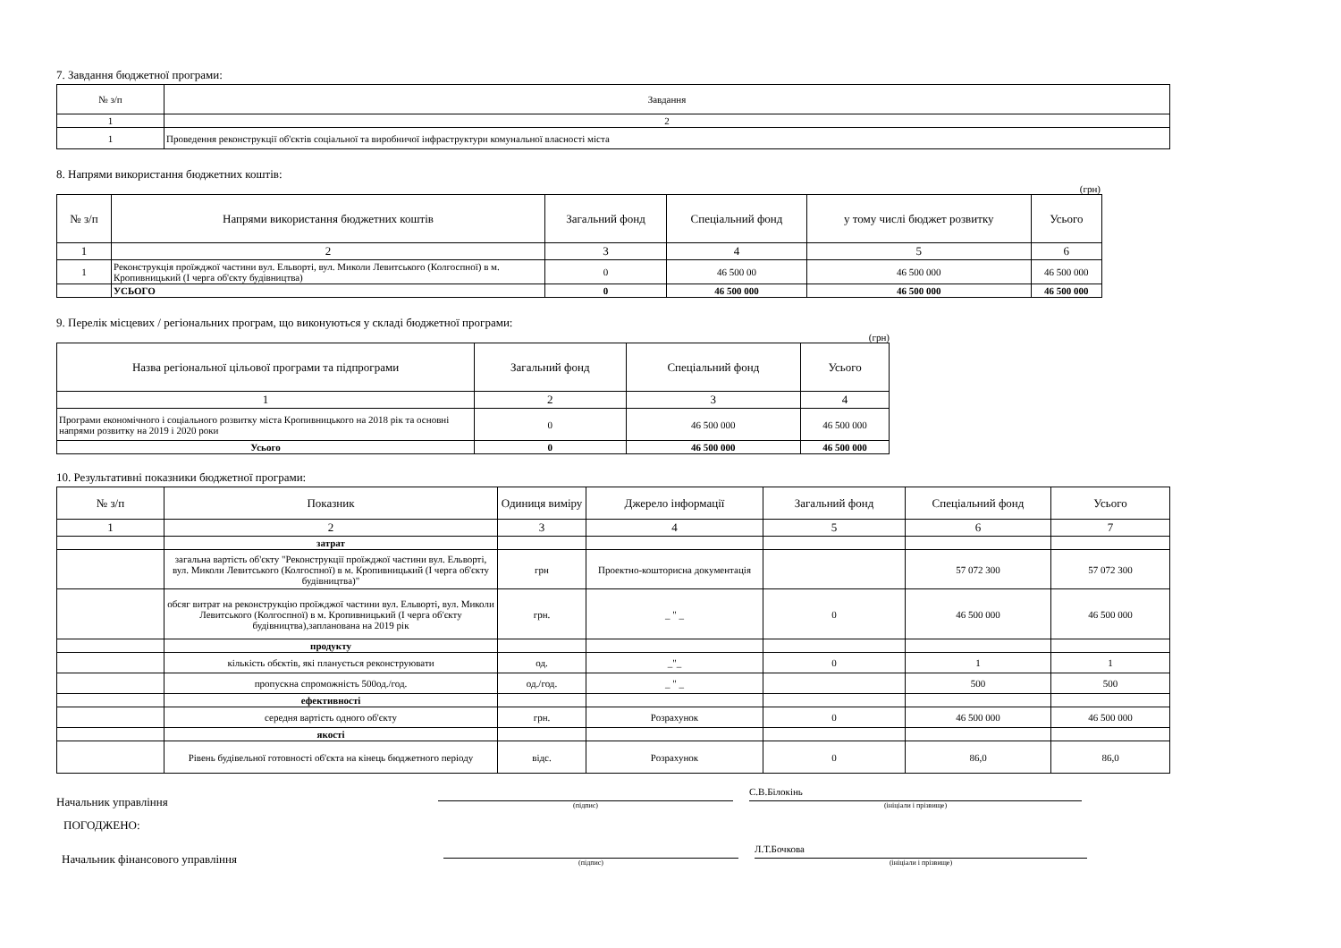7. Завдання бюджетної програми:
| № з/п | Завдання |
| --- | --- |
| 1 | 2 |
| 1 | Проведення реконструкції об'єктів соціальної та виробничої інфраструктури комунальної власності міста |
8. Напрями використання бюджетних коштів:
(грн)
| № з/п | Напрями використання бюджетних коштів | Загальний фонд | Спеціальний фонд | у тому числі бюджет розвитку | Усього |
| --- | --- | --- | --- | --- | --- |
| 1 | 2 | 3 | 4 | 5 | 6 |
| 1 | Реконструкція проїжджої частини вул. Ельворті, вул. Миколи Левитського (Колгоспної) в м. Кропивницький (І черга об'єкту будівництва) | 0 | 46 500 00 | 46 500 000 | 46 500 000 |
| | УСЬОГО | 0 | 46 500 000 | 46 500 000 | 46 500 000 |
9. Перелік місцевих / регіональних програм, що виконуються у складі бюджетної програми:
(грн)
| Назва регіональної цільової програми та підпрограми | Загальний фонд | Спеціальний фонд | Усього |
| --- | --- | --- | --- |
| 1 | 2 | 3 | 4 |
| Програми економічного і соціального розвитку міста Кропивницького на 2018 рік та основні напрями розвитку на 2019 і 2020 роки | 0 | 46 500 000 | 46 500 000 |
| Усього | 0 | 46 500 000 | 46 500 000 |
10. Результативні показники бюджетної програми:
| № з/п | Показник | Одиниця виміру | Джерело інформації | Загальний фонд | Спеціальний фонд | Усього |
| --- | --- | --- | --- | --- | --- | --- |
| 1 | 2 | 3 | 4 | 5 | 6 | 7 |
| | затрат | | | | | |
| | загальна вартість об'єкту "Реконструкції проїжджої частини вул. Ельворті, вул. Миколи Левитського (Колгоспної) в м. Кропивницький (І черга об'єкту будівництва)" | грн | Проектно-кошторисна документація | | 57 072 300 | 57 072 300 |
| | обсяг витрат на реконструкцію проїжджої частини вул. Ельворті, вул. Миколи Левитського (Колгоспної) в м. Кропивницький (І черга об'єкту будівництва),запланована на 2019 рік | грн. | _ " _ | 0 | 46 500 000 | 46 500 000 |
| | продукту | | | | | |
| | кількість обєктів, які планується реконструювати | од. | _"_ | 0 | 1 | 1 |
| | пропускна спроможність 500од./год. | од./год. | _ " _ | | 500 | 500 |
| | ефективності | | | | | |
| | середня вартість одного об'єкту | грн. | Розрахунок | 0 | 46 500 000 | 46 500 000 |
| | якості | | | | | |
| | Рівень будівельної готовності об'єкта на кінець бюджетного періоду | відс. | Розрахунок | 0 | 86,0 | 86,0 |
Начальник управління
(підпис)
С.В.Білокінь
(ініціали і прізвище)
ПОГОДЖЕНО:
Начальник фінансового управління
(підпис)
Л.Т.Бочкова
(ініціали і прізвище)